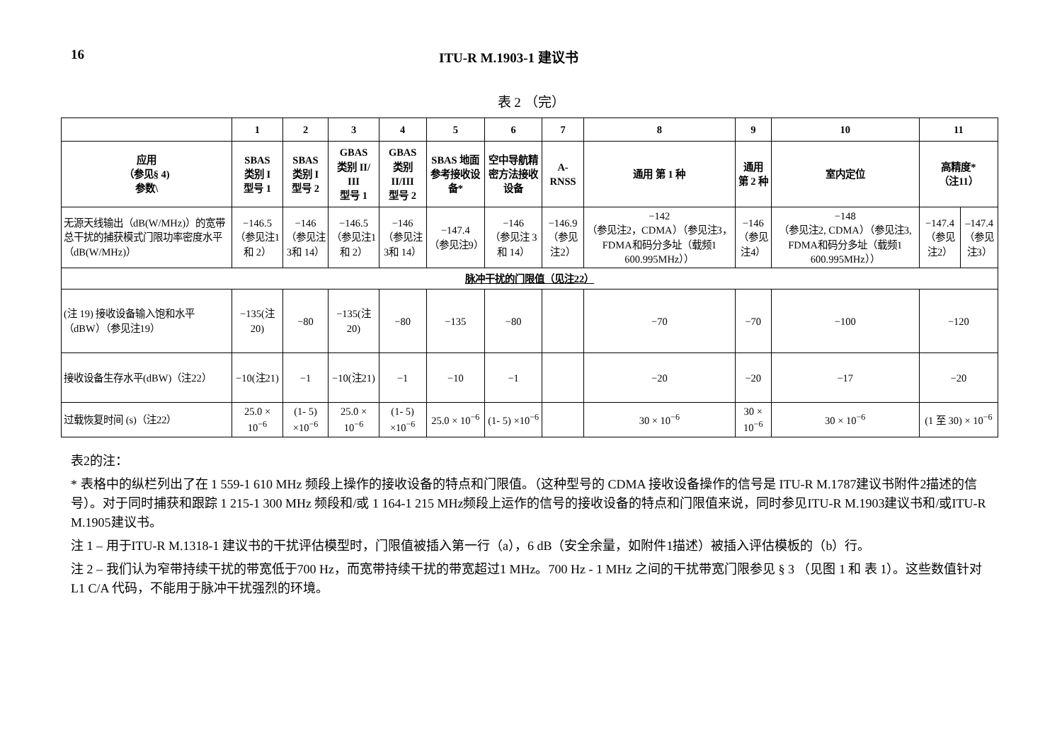16 ITU-R M.1903-1 建议书
表 2 （完）
| | 1 | 2 | 3 | 4 | 5 | 6 | 7 | 8 | 9 | 10 | 11 | |
| --- | --- | --- | --- | --- | --- | --- | --- | --- | --- | --- | --- | --- |
| 应用 （参见§ 4) 参数\ | SBAS 类别 I 型号 1 | SBAS 类别 I 型号 2 | GBAS 类别 II/ III 型号 1 | GBAS 类别 II/III 型号 2 | SBAS 地面参考接收设备* | 空中导航精密方法接收设备 | A-RNSS | 通用 第 1 种 | 通用 第 2 种 | 室内定位 | 高精度* （注11） | |
| 无源天线输出（dB(W/MHz)）的宽带总干扰的捕获模式门限功率密度水平（dB(W/MHz)） | −146.5 （参见注1和 2） | −146 （参见注3和 14） | −146.5 （参见注1和 2） | −146 （参见注3和 14） | −147.4 （参见注9） | −146 （参见注 3和 14） | −146.9 （参见注2） | −142 （参见注2，CDMA）（参见注3， FDMA和码分多址（载频1 600.995MHz）） | −146 （参见注4） | −148 （参见注2, CDMA）（参见注3, FDMA和码分多址（载频1 600.995MHz）） | −147.4 （参见注2） | –147.4 （参见注3） |
| 脉冲干扰的门限值（见注22） | | | | | | | | | | | | |
| (注 19) 接收设备输入饱和水平（dBW）（参见注19） | −135(注20) | −80 | −135(注20) | −80 | −135 | −80 | | −70 | −70 | −100 | −120 | |
| 接收设备生存水平(dBW)（注22） | −10(注21) | −1 | −10(注21) | −1 | −10 | −1 | | −20 | −20 | −17 | −20 | |
| 过载恢复时间 (s)（注22） | 25.0 × 10<sup>−6</sup> | (1- 5) ×10<sup>−6</sup> | 25.0 × 10<sup>−6</sup> | (1- 5) ×10<sup>−6</sup> | 25.0 × 10<sup>−6</sup> | (1- 5) ×10<sup>−6</sup> | | 30 × 10<sup>−6</sup> | 30 × 10<sup>−6</sup> | 30 × 10<sup>−6</sup> | (1 至 30) × 10<sup>−6</sup> | |
表2的注：
* 表格中的纵栏列出了在 1 559-1 610 MHz 频段上操作的接收设备的特点和门限值。（这种型号的 CDMA 接收设备操作的信号是 ITU-R M.1787建议书附件2描述的信号）。对于同时捕获和跟踪 1 215-1 300 MHz 频段和/或 1 164-1 215 MHz频段上运作的信号的接收设备的特点和门限值来说，同时参见ITU-R M.1903建议书和/或ITU-R M.1905建议书。
注 1 – 用于ITU-R M.1318-1 建议书的干扰评估模型时，门限值被插入第一行（a），6 dB（安全余量，如附件1描述）被插入评估模板的（b）行。
注 2 – 我们认为窄带持续干扰的带宽低于700 Hz，而宽带持续干扰的带宽超过1 MHz。700 Hz - 1 MHz 之间的干扰带宽门限参见 § 3 （见图 1 和 表 1）。这些数值针对 L1 C/A 代码，不能用于脉冲干扰强烈的环境。